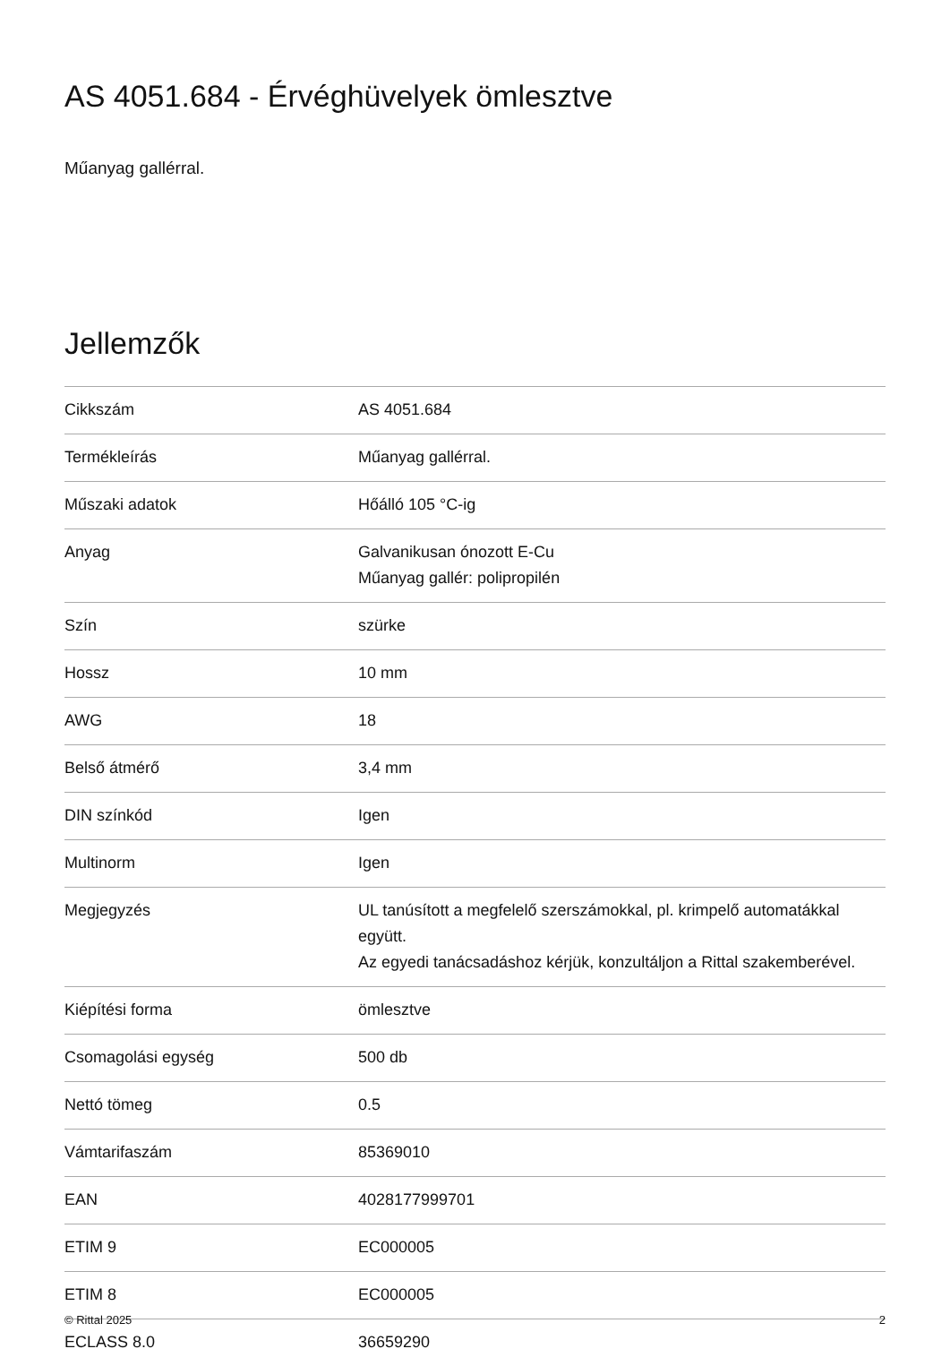AS 4051.684 - Érvéghüvelyek ömlesztve
Műanyag gallérral.
Jellemzők
| Cikkszám | AS 4051.684 |
| Termékleírás | Műanyag gallérral. |
| Műszaki adatok | Hőálló 105 °C-ig |
| Anyag | Galvanikusan ónozott E-Cu Műanyag gallér: polipropilén |
| Szín | szürke |
| Hossz | 10 mm |
| AWG | 18 |
| Belső átmérő | 3,4 mm |
| DIN színkód | Igen |
| Multinorm | Igen |
| Megjegyzés | UL tanúsított a megfelelő szerszámokkal, pl. krimpelő automatákkal együtt. Az egyedi tanácsadáshoz kérjük, konzultáljon a Rittal szakemberével. |
| Kiépítési forma | ömlesztve |
| Csomagolási egység | 500 db |
| Nettó tömeg | 0.5 |
| Vámtarifaszám | 85369010 |
| EAN | 4028177999701 |
| ETIM 9 | EC000005 |
| ETIM 8 | EC000005 |
| ECLASS 8.0 | 36659290 |
© Rittal 2025 2